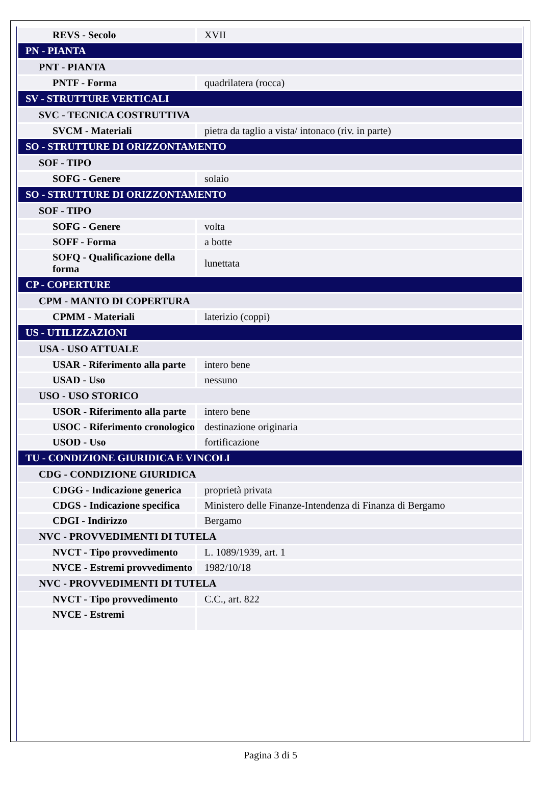| REVS - Secolo | XVII |
| PN - PIANTA | |
| PNT - PIANTA | |
| PNTF - Forma | quadrilatera (rocca) |
| SV - STRUTTURE VERTICALI | |
| SVC - TECNICA COSTRUTTIVA | |
| SVCM - Materiali | pietra da taglio a vista/ intonaco (riv. in parte) |
| SO - STRUTTURE DI ORIZZONTAMENTO | |
| SOF - TIPO | |
| SOFG - Genere | solaio |
| SO - STRUTTURE DI ORIZZONTAMENTO | |
| SOF - TIPO | |
| SOFG - Genere | volta |
| SOFF - Forma | a botte |
| SOFQ - Qualificazione della forma | lunettata |
| CP - COPERTURE | |
| CPM - MANTO DI COPERTURA | |
| CPMM - Materiali | laterizio (coppi) |
| US - UTILIZZAZIONI | |
| USA - USO ATTUALE | |
| USAR - Riferimento alla parte | intero bene |
| USAD - Uso | nessuno |
| USO - USO STORICO | |
| USOR - Riferimento alla parte | intero bene |
| USOC - Riferimento cronologico | destinazione originaria |
| USOD - Uso | fortificazione |
| TU - CONDIZIONE GIURIDICA E VINCOLI | |
| CDG - CONDIZIONE GIURIDICA | |
| CDGG - Indicazione generica | proprietà privata |
| CDGS - Indicazione specifica | Ministero delle Finanze-Intendenza di Finanza di Bergamo |
| CDGI - Indirizzo | Bergamo |
| NVC - PROVVEDIMENTI DI TUTELA | |
| NVCT - Tipo provvedimento | L. 1089/1939, art. 1 |
| NVCE - Estremi provvedimento | 1982/10/18 |
| NVC - PROVVEDIMENTI DI TUTELA | |
| NVCT - Tipo provvedimento | C.C., art. 822 |
| NVCE - Estremi | |
Pagina 3 di 5